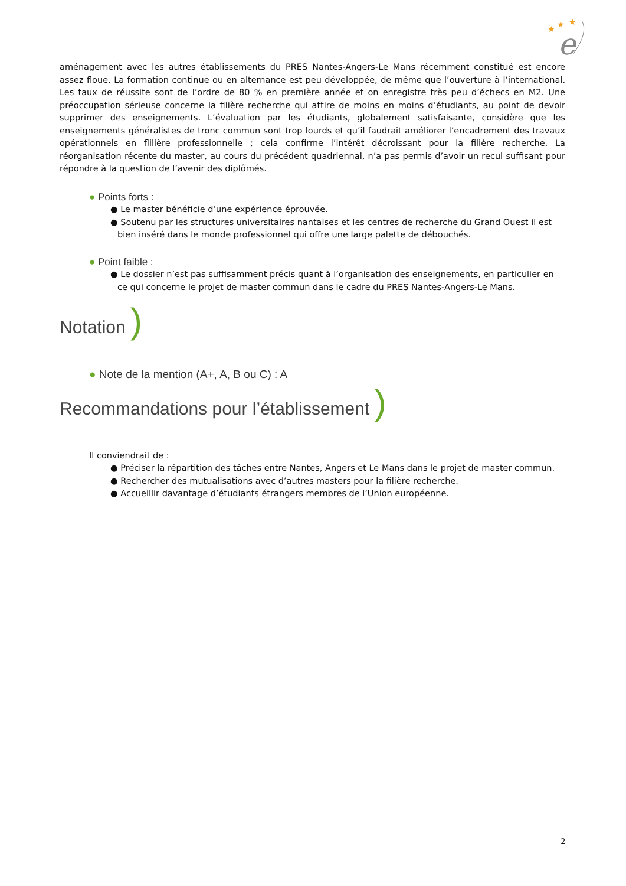★
★
★
e
aménagement avec les autres établissements du PRES Nantes-Angers-Le Mans récemment constitué est encore assez floue. La formation continue ou en alternance est peu développée, de même que l’ouverture à l’international. Les taux de réussite sont de l’ordre de 80 % en première année et on enregistre très peu d’échecs en M2. Une préoccupation sérieuse concerne la filière recherche qui attire de moins en moins d’étudiants, au point de devoir supprimer des enseignements. L’évaluation par les étudiants, globalement satisfaisante, considère que les enseignements généralistes de tronc commun sont trop lourds et qu’il faudrait améliorer l’encadrement des travaux opérationnels en flilière professionnelle ; cela confirme l’intérêt décroissant pour la filière recherche. La réorganisation récente du master, au cours du précédent quadriennal, n’a pas permis d’avoir un recul suffisant pour répondre à la question de l’avenir des diplômés.
● Points forts :
● Le master bénéficie d’une expérience éprouvée.
● Soutenu par les structures universitaires nantaises et les centres de recherche du Grand Ouest il est bien inséré dans le monde professionnel qui offre une large palette de débouchés.
● Point faible :
● Le dossier n’est pas suffisamment précis quant à l’organisation des enseignements, en particulier en ce qui concerne le projet de master commun dans le cadre du PRES Nantes-Angers-Le Mans.
Notation )
● Note de la mention (A+, A, B ou C) : A
Recommandations pour l’établissement )
Il conviendrait de :
● Préciser la répartition des tâches entre Nantes, Angers et Le Mans dans le projet de master commun.
● Rechercher des mutualisations avec d’autres masters pour la filière recherche.
● Accueillir davantage d’étudiants étrangers membres de l’Union européenne.
2